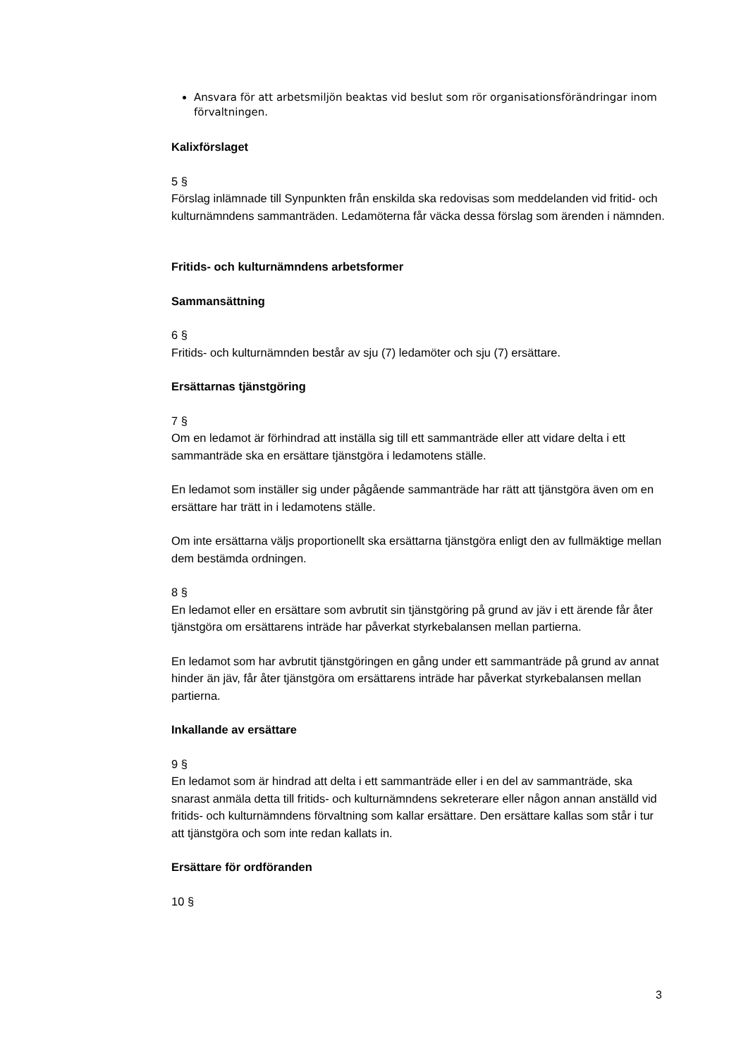Ansvara för att arbetsmiljön beaktas vid beslut som rör organisationsförändringar inom förvaltningen.
Kalixförslaget
5 §
Förslag inlämnade till Synpunkten från enskilda ska redovisas som meddelanden vid fritid- och kulturnämndens sammanträden. Ledamöterna får väcka dessa förslag som ärenden i nämnden.
Fritids- och kulturnämndens arbetsformer
Sammansättning
6 §
Fritids- och kulturnämnden består av sju (7) ledamöter och sju (7) ersättare.
Ersättarnas tjänstgöring
7 §
Om en ledamot är förhindrad att inställa sig till ett sammanträde eller att vidare delta i ett sammanträde ska en ersättare tjänstgöra i ledamotens ställe.
En ledamot som inställer sig under pågående sammanträde har rätt att tjänstgöra även om en ersättare har trätt in i ledamotens ställe.
Om inte ersättarna väljs proportionellt ska ersättarna tjänstgöra enligt den av fullmäktige mellan dem bestämda ordningen.
8 §
En ledamot eller en ersättare som avbrutit sin tjänstgöring på grund av jäv i ett ärende får åter tjänstgöra om ersättarens inträde har påverkat styrkebalansen mellan partierna.
En ledamot som har avbrutit tjänstgöringen en gång under ett sammanträde på grund av annat hinder än jäv, får åter tjänstgöra om ersättarens inträde har påverkat styrkebalansen mellan partierna.
Inkallande av ersättare
9 §
En ledamot som är hindrad att delta i ett sammanträde eller i en del av sammanträde, ska snarast anmäla detta till fritids- och kulturnämndens sekreterare eller någon annan anställd vid fritids- och kulturnämndens förvaltning som kallar ersättare. Den ersättare kallas som står i tur att tjänstgöra och som inte redan kallats in.
Ersättare för ordföranden
10 §
3